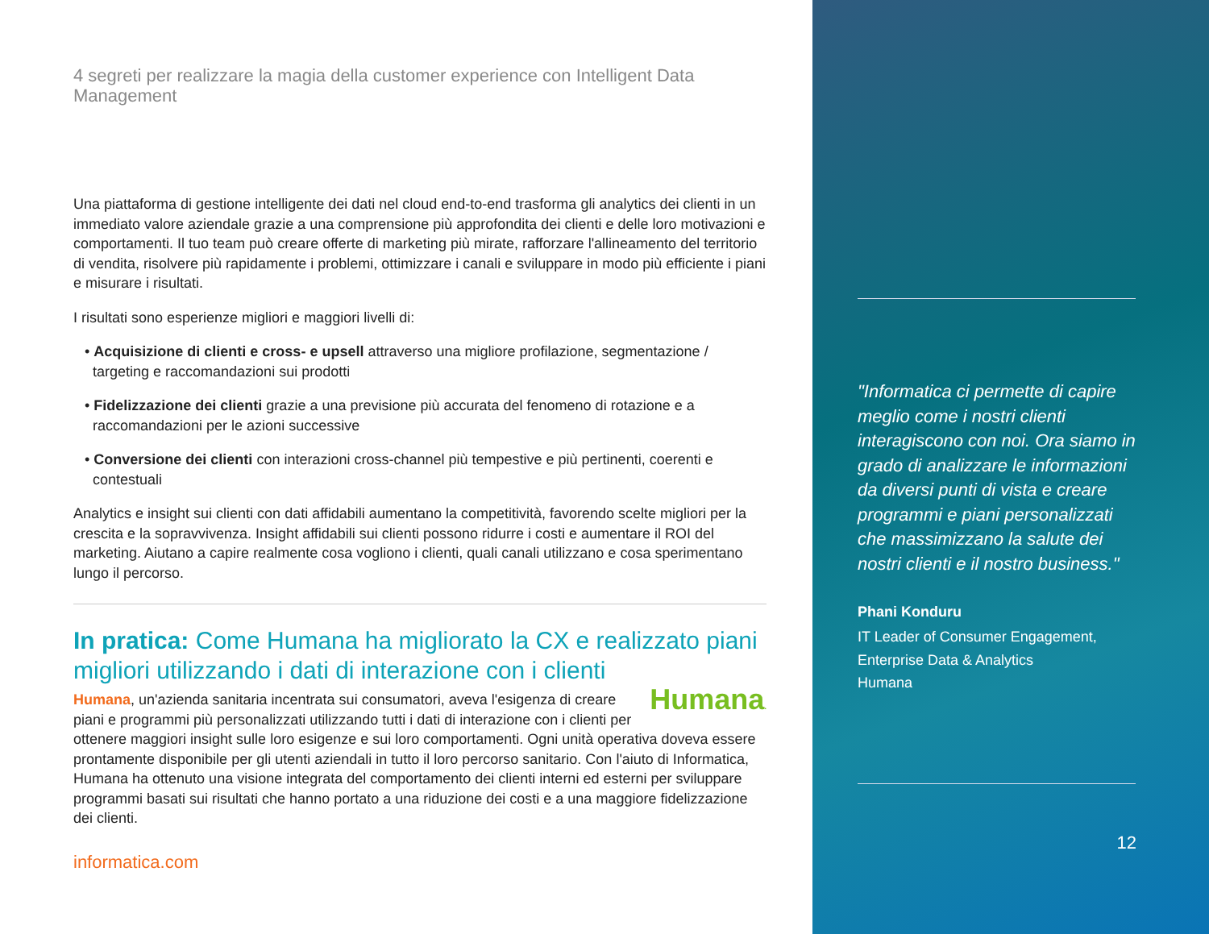4 segreti per realizzare la magia della customer experience con Intelligent Data Management
Una piattaforma di gestione intelligente dei dati nel cloud end-to-end trasforma gli analytics dei clienti in un immediato valore aziendale grazie a una comprensione più approfondita dei clienti e delle loro motivazioni e comportamenti. Il tuo team può creare offerte di marketing più mirate, rafforzare l'allineamento del territorio di vendita, risolvere più rapidamente i problemi, ottimizzare i canali e sviluppare in modo più efficiente i piani e misurare i risultati.
I risultati sono esperienze migliori e maggiori livelli di:
• Acquisizione di clienti e cross- e upsell attraverso una migliore profilazione, segmentazione / targeting e raccomandazioni sui prodotti
• Fidelizzazione dei clienti grazie a una previsione più accurata del fenomeno di rotazione e a raccomandazioni per le azioni successive
• Conversione dei clienti con interazioni cross-channel più tempestive e più pertinenti, coerenti e contestuali
Analytics e insight sui clienti con dati affidabili aumentano la competitività, favorendo scelte migliori per la crescita e la sopravvivenza. Insight affidabili sui clienti possono ridurre i costi e aumentare il ROI del marketing. Aiutano a capire realmente cosa vogliono i clienti, quali canali utilizzano e cosa sperimentano lungo il percorso.
In pratica: Come Humana ha migliorato la CX e realizzato piani migliori utilizzando i dati di interazione con i clienti
Humana. Humana, un'azienda sanitaria incentrata sui consumatori, aveva l'esigenza di creare piani e programmi più personalizzati utilizzando tutti i dati di interazione con i clienti per ottenere maggiori insight sulle loro esigenze e sui loro comportamenti. Ogni unità operativa doveva essere prontamente disponibile per gli utenti aziendali in tutto il loro percorso sanitario. Con l'aiuto di Informatica, Humana ha ottenuto una visione integrata del comportamento dei clienti interni ed esterni per sviluppare programmi basati sui risultati che hanno portato a una riduzione dei costi e a una maggiore fidelizzazione dei clienti.
informatica.com
"Informatica ci permette di capire meglio come i nostri clienti interagiscono con noi. Ora siamo in grado di analizzare le informazioni da diversi punti di vista e creare programmi e piani personalizzati che massimizzano la salute dei nostri clienti e il nostro business."
Phani Konduru
IT Leader of Consumer Engagement,
Enterprise Data & Analytics
Humana
12